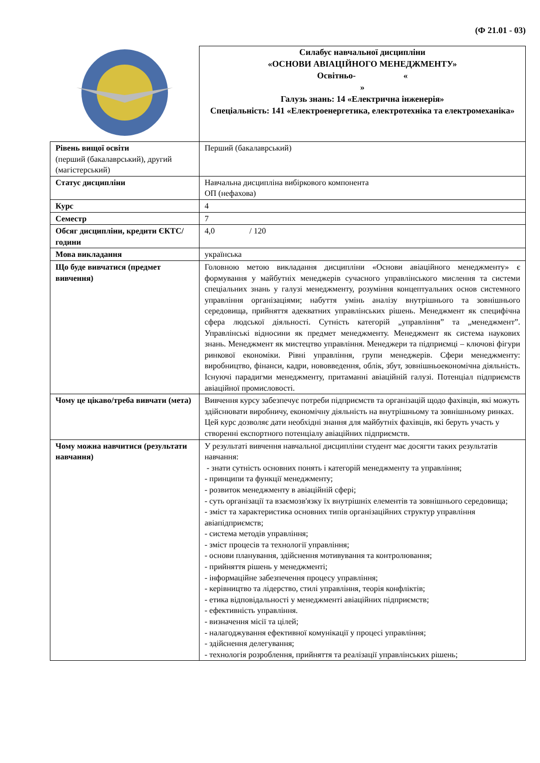(Ф 21.01 - 03)
| | Силабус навчальної дисципліни «ОСНОВИ АВІАЦІЙНОГО МЕНЕДЖМЕНТУ» Освітньо- « » Галузь знань: 14 «Електрична інженерія» Спеціальність: 141 «Електроенергетика, електротехніка та електромеханіка» |
| Рівень вищої освіти (перший (бакалаврський), другий (магістерський) | Перший (бакалаврський) |
| Статус дисципліни | Навчальна дисципліна вибіркового компонента ОП (нефахова) |
| Курс | 4 |
| Семестр | 7 |
| Обсяг дисципліни, кредити ЄКТС/години | 4,0 / 120 |
| Мова викладання | українська |
| Що буде вивчатися (предмет вивчення) | Головною метою викладання дисципліни «Основи авіаційного менеджменту» є формування у майбутніх менеджерів сучасного управлінського мислення та системи спеціальних знань у галузі менеджменту, розуміння концептуальних основ системного управління організаціями; набуття умінь аналізу внутрішнього та зовнішнього середовища, прийняття адекватних управлінських рішень. Менеджмент як специфічна сфера людської діяльності. Сутність категорій „управління” та „менеджмент”. Управлінські відносини як предмет менеджменту. Менеджмент як система наукових знань. Менеджмент як мистецтво управління. Менеджери та підприємці – ключові фігури ринкової економіки. Рівні управління, групи менеджерів. Сфери менеджменту: виробництво, фінанси, кадри, нововведення, облік, збут, зовнішньоекономічна діяльність. Існуючі парадигми менеджменту, притаманні авіаційній галузі. Потенціал підприємств авіаційної промисловості. |
| Чому це цікаво/треба вивчати (мета) | Вивчення курсу забезпечує потреби підприємств та організацій щодо фахівців, які можуть здійснювати виробничу, економічну діяльність на внутрішньому та зовнішньому ринках. Цей курс дозволяє дати необхідні знання для майбутніх фахівців, які беруть участь у створенні експортного потенціалу авіаційних підприємств. |
| Чому можна навчитися (результати навчання) | У результаті вивчення навчальної дисципліни студент має досягти таких результатів навчання: - знати сутність основних понять і категорій менеджменту та управління; - принципи та функції менеджменту; - розвиток менеджменту в авіаційній сфері; - суть організації та взаємозв'язку їх внутрішніх елементів та зовнішнього середовища; - зміст та характеристика основних типів організаційних структур управління авіапідприємств; - система методів управління; - зміст процесів та технології управління; - основи планування, здійснення мотивування та контролювання; - прийняття рішень у менеджменті; - інформаційне забезпечення процесу управління; - керівництво та лідерство, стилі управління, теорія конфліктів; - етика відповідальності у менеджменті авіаційних підприємств; - ефективність управління. - визначення місії та цілей; - налагоджування ефективної комунікації у процесі управління; - здійснення делегування; - технологія розроблення, прийняття та реалізації управлінських рішень; |